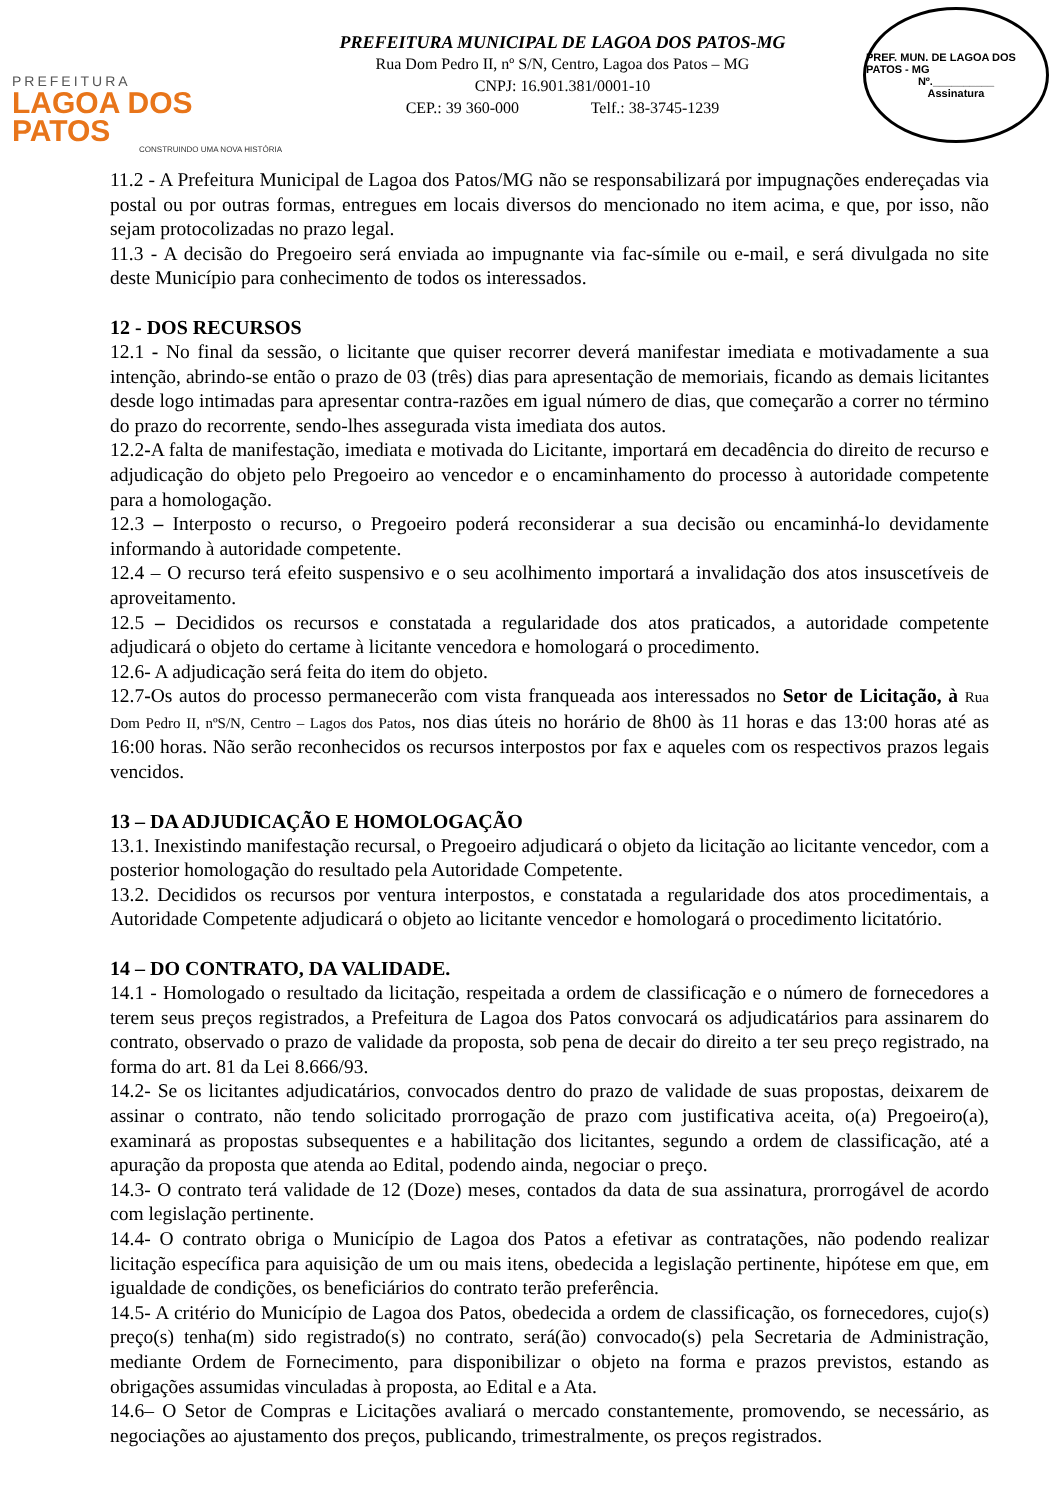PREFEITURA
LAGOA DOS PATOS
CONSTRUINDO UMA NOVA HISTÓRIA
PREFEITURA MUNICIPAL DE LAGOA DOS PATOS-MG
Rua Dom Pedro II, nº S/N, Centro, Lagoa dos Patos – MG
CNPJ: 16.901.381/0001-10
CEP.: 39 360-000 Telf.: 38-3745-1239
PREF. MUN. DE LAGOA DOS PATOS - MG
Nº.__________
Assinatura
11.2 - A Prefeitura Municipal de Lagoa dos Patos/MG não se responsabilizará por impugnações endereçadas via postal ou por outras formas, entregues em locais diversos do mencionado no item acima, e que, por isso, não sejam protocolizadas no prazo legal.
11.3 - A decisão do Pregoeiro será enviada ao impugnante via fac-símile ou e-mail, e será divulgada no site deste Município para conhecimento de todos os interessados.
12 - DOS RECURSOS
12.1 - No final da sessão, o licitante que quiser recorrer deverá manifestar imediata e motivadamente a sua intenção, abrindo-se então o prazo de 03 (três) dias para apresentação de memoriais, ficando as demais licitantes desde logo intimadas para apresentar contra-razões em igual número de dias, que começarão a correr no término do prazo do recorrente, sendo-lhes assegurada vista imediata dos autos.
12.2-A falta de manifestação, imediata e motivada do Licitante, importará em decadência do direito de recurso e adjudicação do objeto pelo Pregoeiro ao vencedor e o encaminhamento do processo à autoridade competente para a homologação.
12.3 – Interposto o recurso, o Pregoeiro poderá reconsiderar a sua decisão ou encaminhá-lo devidamente informando à autoridade competente.
12.4 – O recurso terá efeito suspensivo e o seu acolhimento importará a invalidação dos atos insuscetíveis de aproveitamento.
12.5 – Decididos os recursos e constatada a regularidade dos atos praticados, a autoridade competente adjudicará o objeto do certame à licitante vencedora e homologará o procedimento.
12.6- A adjudicação será feita do item do objeto.
12.7-Os autos do processo permanecerão com vista franqueada aos interessados no Setor de Licitação, à Rua Dom Pedro II, nºS/N, Centro – Lagos dos Patos, nos dias úteis no horário de 8h00 às 11 horas e das 13:00 horas até as 16:00 horas. Não serão reconhecidos os recursos interpostos por fax e aqueles com os respectivos prazos legais vencidos.
13 – DA ADJUDICAÇÃO E HOMOLOGAÇÃO
13.1. Inexistindo manifestação recursal, o Pregoeiro adjudicará o objeto da licitação ao licitante vencedor, com a posterior homologação do resultado pela Autoridade Competente.
13.2. Decididos os recursos por ventura interpostos, e constatada a regularidade dos atos procedimentais, a Autoridade Competente adjudicará o objeto ao licitante vencedor e homologará o procedimento licitatório.
14 – DO CONTRATO, DA VALIDADE.
14.1 - Homologado o resultado da licitação, respeitada a ordem de classificação e o número de fornecedores a terem seus preços registrados, a Prefeitura de Lagoa dos Patos convocará os adjudicatários para assinarem do contrato, observado o prazo de validade da proposta, sob pena de decair do direito a ter seu preço registrado, na forma do art. 81 da Lei 8.666/93.
14.2- Se os licitantes adjudicatários, convocados dentro do prazo de validade de suas propostas, deixarem de assinar o contrato, não tendo solicitado prorrogação de prazo com justificativa aceita, o(a) Pregoeiro(a), examinará as propostas subsequentes e a habilitação dos licitantes, segundo a ordem de classificação, até a apuração da proposta que atenda ao Edital, podendo ainda, negociar o preço.
14.3- O contrato terá validade de 12 (Doze) meses, contados da data de sua assinatura, prorrogável de acordo com legislação pertinente.
14.4- O contrato obriga o Município de Lagoa dos Patos a efetivar as contratações, não podendo realizar licitação específica para aquisição de um ou mais itens, obedecida a legislação pertinente, hipótese em que, em igualdade de condições, os beneficiários do contrato terão preferência.
14.5- A critério do Município de Lagoa dos Patos, obedecida a ordem de classificação, os fornecedores, cujo(s) preço(s) tenha(m) sido registrado(s) no contrato, será(ão) convocado(s) pela Secretaria de Administração, mediante Ordem de Fornecimento, para disponibilizar o objeto na forma e prazos previstos, estando as obrigações assumidas vinculadas à proposta, ao Edital e a Ata.
14.6– O Setor de Compras e Licitações avaliará o mercado constantemente, promovendo, se necessário, as negociações ao ajustamento dos preços, publicando, trimestralmente, os preços registrados.